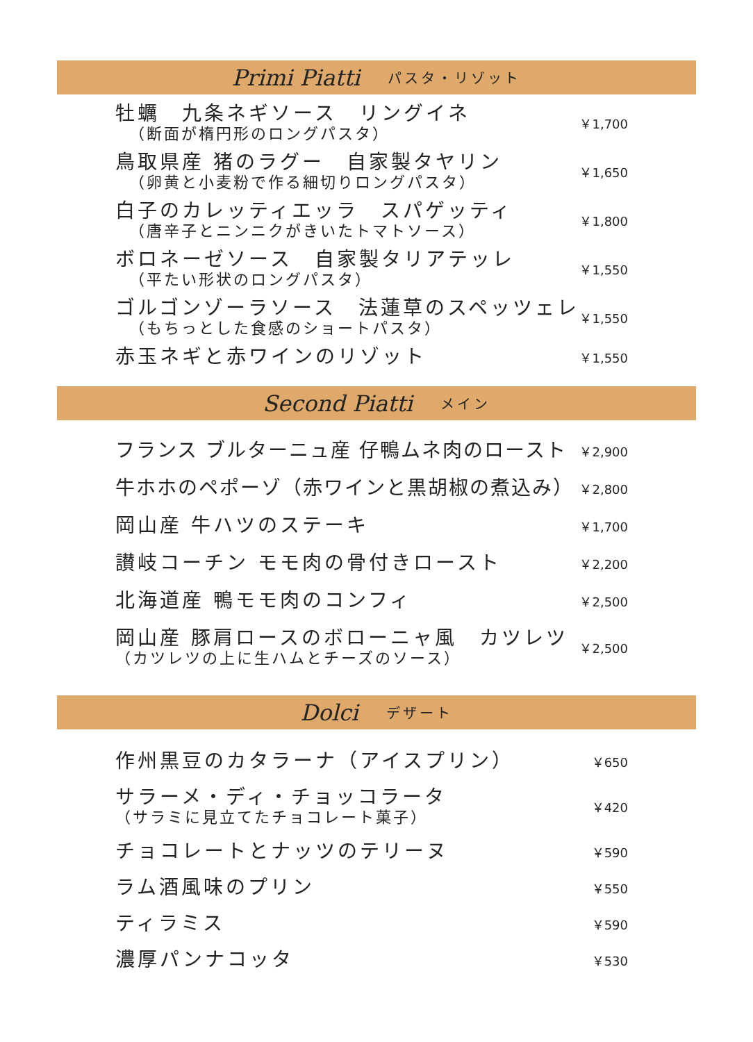Primi Piatti パスタ・リゾット
牡蠣　九条ネギソース　リングイネ
（断面が楕円形のロングパスタ）
￥1,700
鳥取県産 猪のラグー　自家製タヤリン
（卵黄と小麦粉で作る細切りロングパスタ）
￥1,650
白子のカレッティエッラ　スパゲッティ
（唐辛子とニンニクがきいたトマトソース）
￥1,800
ボロネーゼソース　自家製タリアテッレ
（平たい形状のロングパスタ）
￥1,550
ゴルゴンゾーラソース　法蓮草のスペッツェレ
（もちっとした食感のショートパスタ）
￥1,550
赤玉ネギと赤ワインのリゾット
￥1,550
Second Piatti メイン
フランス ブルターニュ産 仔鴨ムネ肉のロースト
￥2,900
牛ホホのペポーゾ（赤ワインと黒胡椒の煮込み）
￥2,800
岡山産 牛ハツのステーキ
￥1,700
讃岐コーチン モモ肉の骨付きロースト
￥2,200
北海道産 鴨モモ肉のコンフィ
￥2,500
岡山産 豚肩ロースのボローニャ風　カツレツ
（カツレツの上に生ハムとチーズのソース）
￥2,500
Dolci デザート
作州黒豆のカタラーナ（アイスプリン）
￥650
サラーメ・ディ・チョッコラータ
（サラミに見立てたチョコレート菓子）
￥420
チョコレートとナッツのテリーヌ
￥590
ラム酒風味のプリン
￥550
ティラミス
￥590
濃厚パンナコッタ
￥530